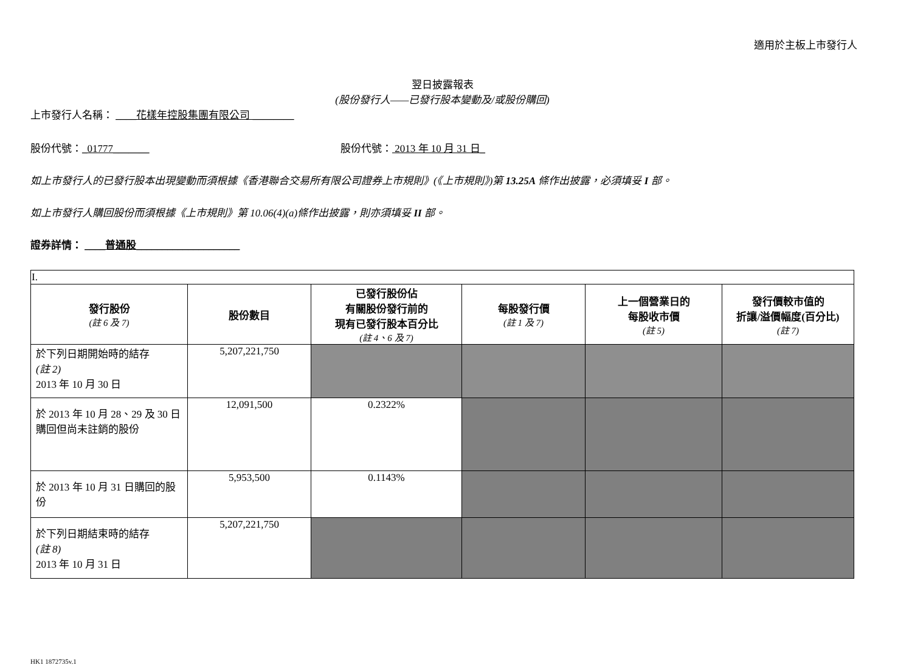適用於主板上市發行人
翌日披露報表
(股份發行人——已發行股本變動及/或股份購回)
上市發行人名稱： ____花樣年控股集團有限公司 ________
股份代號：_01777_______ 股份代號： 2013 年 10 月 31 日_
如上市發行人的已發行股本出現變動而須根據《香港聯合交易所有限公司證券上市規則》(《上市規則》)第 13.25A 條作出披露，必須填妥 I 部。
如上市發行人購回股份而須根據《上市規則》第 10.06(4)(a)條作出披露，則亦須填妥 II 部。
證券詳情： ____普通股____________________
| I. | | | | | |
| 發行股份 (註 6 及 7) | 股份數目 | 已發行股份佔 有關股份發行前的 現有已發行股本百分比 (註 4、6 及 7) | 每股發行價 (註 1 及 7) | 上一個營業日的 每股收市價 (註 5) | 發行價較市值的 折讓/溢價幅度(百分比) (註 7) |
| 於下列日期開始時的結存 (註 2) 2013 年 10 月 30 日 | 5,207,221,750 | | | | |
| 於 2013 年 10 月 28、29 及 30 日購回但尚未註銷的股份 | 12,091,500 | 0.2322% | | | |
| 於 2013 年 10 月 31 日購回的股份 | 5,953,500 | 0.1143% | | | |
| 於下列日期結束時的結存 (註 8) 2013 年 10 月 31 日 | 5,207,221,750 | | | | |
HK1 1872735v.1